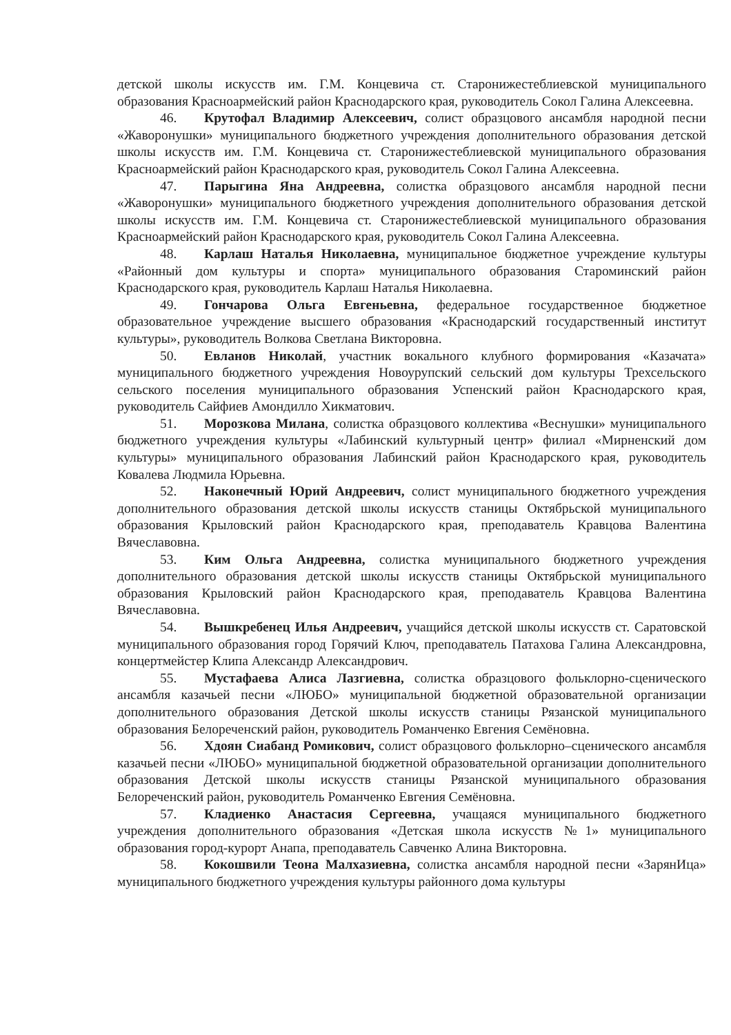детской школы искусств им. Г.М. Концевича ст. Старонижестеблиевской муниципального образования Красноармейский район Краснодарского края, руководитель Сокол Галина Алексеевна.
46. Крутофал Владимир Алексеевич, солист образцового ансамбля народной песни «Жаворонушки» муниципального бюджетного учреждения дополнительного образования детской школы искусств им. Г.М. Концевича ст. Старонижестеблиевской муниципального образования Красноармейский район Краснодарского края, руководитель Сокол Галина Алексеевна.
47. Парыгина Яна Андреевна, солистка образцового ансамбля народной песни «Жаворонушки» муниципального бюджетного учреждения дополнительного образования детской школы искусств им. Г.М. Концевича ст. Старонижестеблиевской муниципального образования Красноармейский район Краснодарского края, руководитель Сокол Галина Алексеевна.
48. Карлаш Наталья Николаевна, муниципальное бюджетное учреждение культуры «Районный дом культуры и спорта» муниципального образования Староминский район Краснодарского края, руководитель Карлаш Наталья Николаевна.
49. Гончарова Ольга Евгеньевна, федеральное государственное бюджетное образовательное учреждение высшего образования «Краснодарский государственный институт культуры», руководитель Волкова Светлана Викторовна.
50. Евланов Николай, участник вокального клубного формирования «Казачата» муниципального бюджетного учреждения Новоурупский сельский дом культуры Трехсельского сельского поселения муниципального образования Успенский район Краснодарского края, руководитель Сайфиев Амондилло Хикматович.
51. Морозкова Милана, солистка образцового коллектива «Веснушки» муниципального бюджетного учреждения культуры «Лабинский культурный центр» филиал «Мирненский дом культуры» муниципального образования Лабинский район Краснодарского края, руководитель Ковалева Людмила Юрьевна.
52. Наконечный Юрий Андреевич, солист муниципального бюджетного учреждения дополнительного образования детской школы искусств станицы Октябрьской муниципального образования Крыловский район Краснодарского края, преподаватель Кравцова Валентина Вячеславовна.
53. Ким Ольга Андреевна, солистка муниципального бюджетного учреждения дополнительного образования детской школы искусств станицы Октябрьской муниципального образования Крыловский район Краснодарского края, преподаватель Кравцова Валентина Вячеславовна.
54. Вышкребенец Илья Андреевич, учащийся детской школы искусств ст. Саратовской муниципального образования город Горячий Ключ, преподаватель Патахова Галина Александровна, концертмейстер Клипа Александр Александрович.
55. Мустафаева Алиса Лазгиевна, солистка образцового фольклорно-сценического ансамбля казачьей песни «ЛЮБО» муниципальной бюджетной образовательной организации дополнительного образования Детской школы искусств станицы Рязанской муниципального образования Белореченский район, руководитель Романченко Евгения Семёновна.
56. Хдоян Сиабанд Ромикович, солист образцового фольклорно–сценического ансамбля казачьей песни «ЛЮБО» муниципальной бюджетной образовательной организации дополнительного образования Детской школы искусств станицы Рязанской муниципального образования Белореченский район, руководитель Романченко Евгения Семёновна.
57. Кладиенко Анастасия Сергеевна, учащаяся муниципального бюджетного учреждения дополнительного образования «Детская школа искусств №1» муниципального образования город-курорт Анапа, преподаватель Савченко Алина Викторовна.
58. Кокошвили Теона Малхазиевна, солистка ансамбля народной песни «ЗарянИца» муниципального бюджетного учреждения культуры районного дома культуры